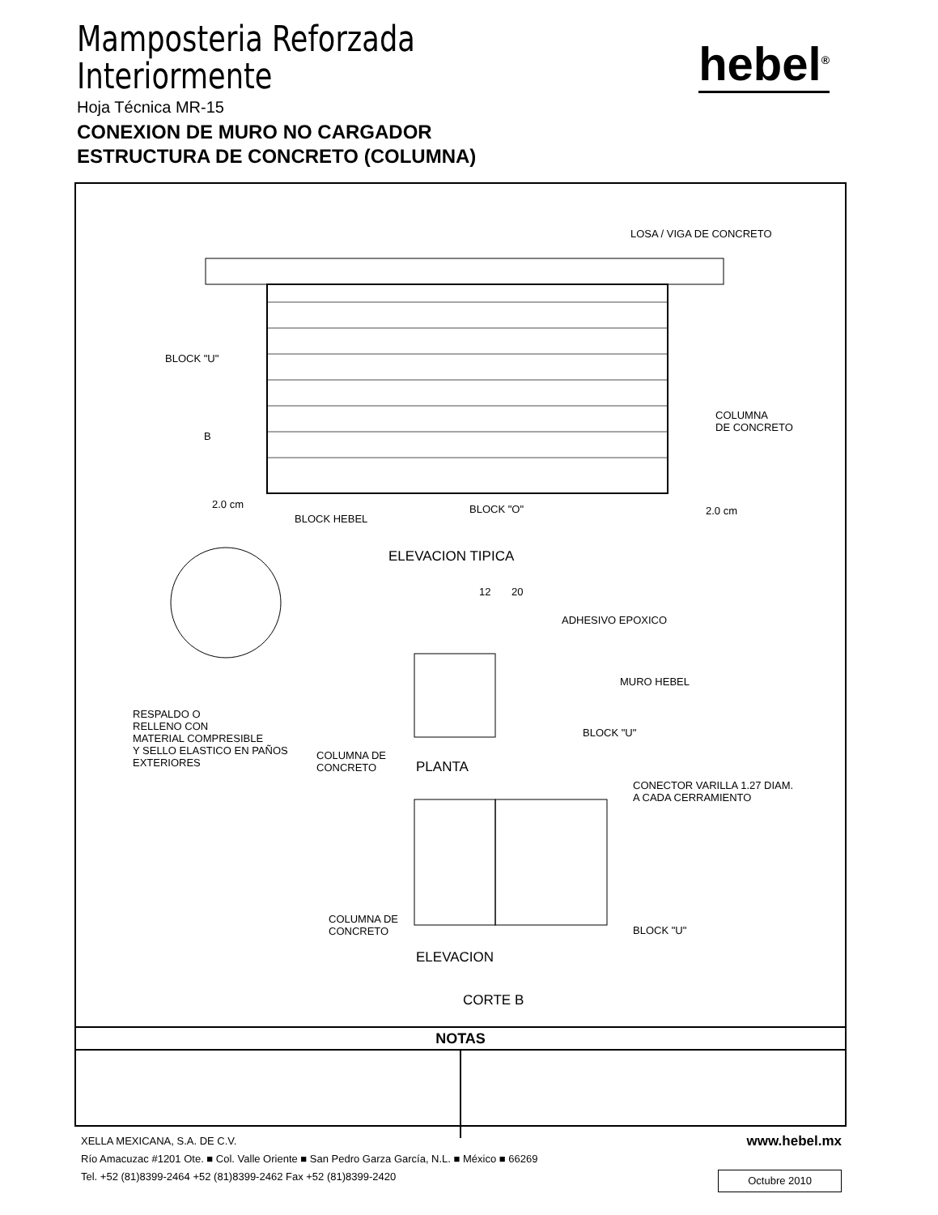Mamposteria Reforzada
Interiormente
hebel<sup>®</sup>
Hoja Técnica MR-15
CONEXION DE MURO NO CARGADOR
ESTRUCTURA DE CONCRETO (COLUMNA)
LOSA / VIGA DE CONCRETO
BLOCK "U"
COLUMNA
DE CONCRETO
B
2.0 cm
2.0 cm
BLOCK HEBEL
BLOCK "O"
ELEVACION TIPICA
12 20
ADHESIVO EPOXICO
MURO HEBEL
RESPALDO O
RELLENO CON
MATERIAL COMPRESIBLE
Y SELLO ELASTICO EN PAÑOS
EXTERIORES
BLOCK "U"
COLUMNA DE
CONCRETO PLANTA
CONECTOR VARILLA 1.27 DIAM.
A CADA CERRAMIENTO
COLUMNA DE
CONCRETO BLOCK "U"
ELEVACION
CORTE B
NOTAS
www.hebel.mx
XELLA MEXICANA, S.A. DE C.V.
Río Amacuzac #1201 Ote. ■ Col. Valle Oriente ■ San Pedro Garza García, N.L. ■ México ■ 66269
Tel. +52 (81)8399-2464 +52 (81)8399-2462 Fax +52 (81)8399-2420
Octubre 2010